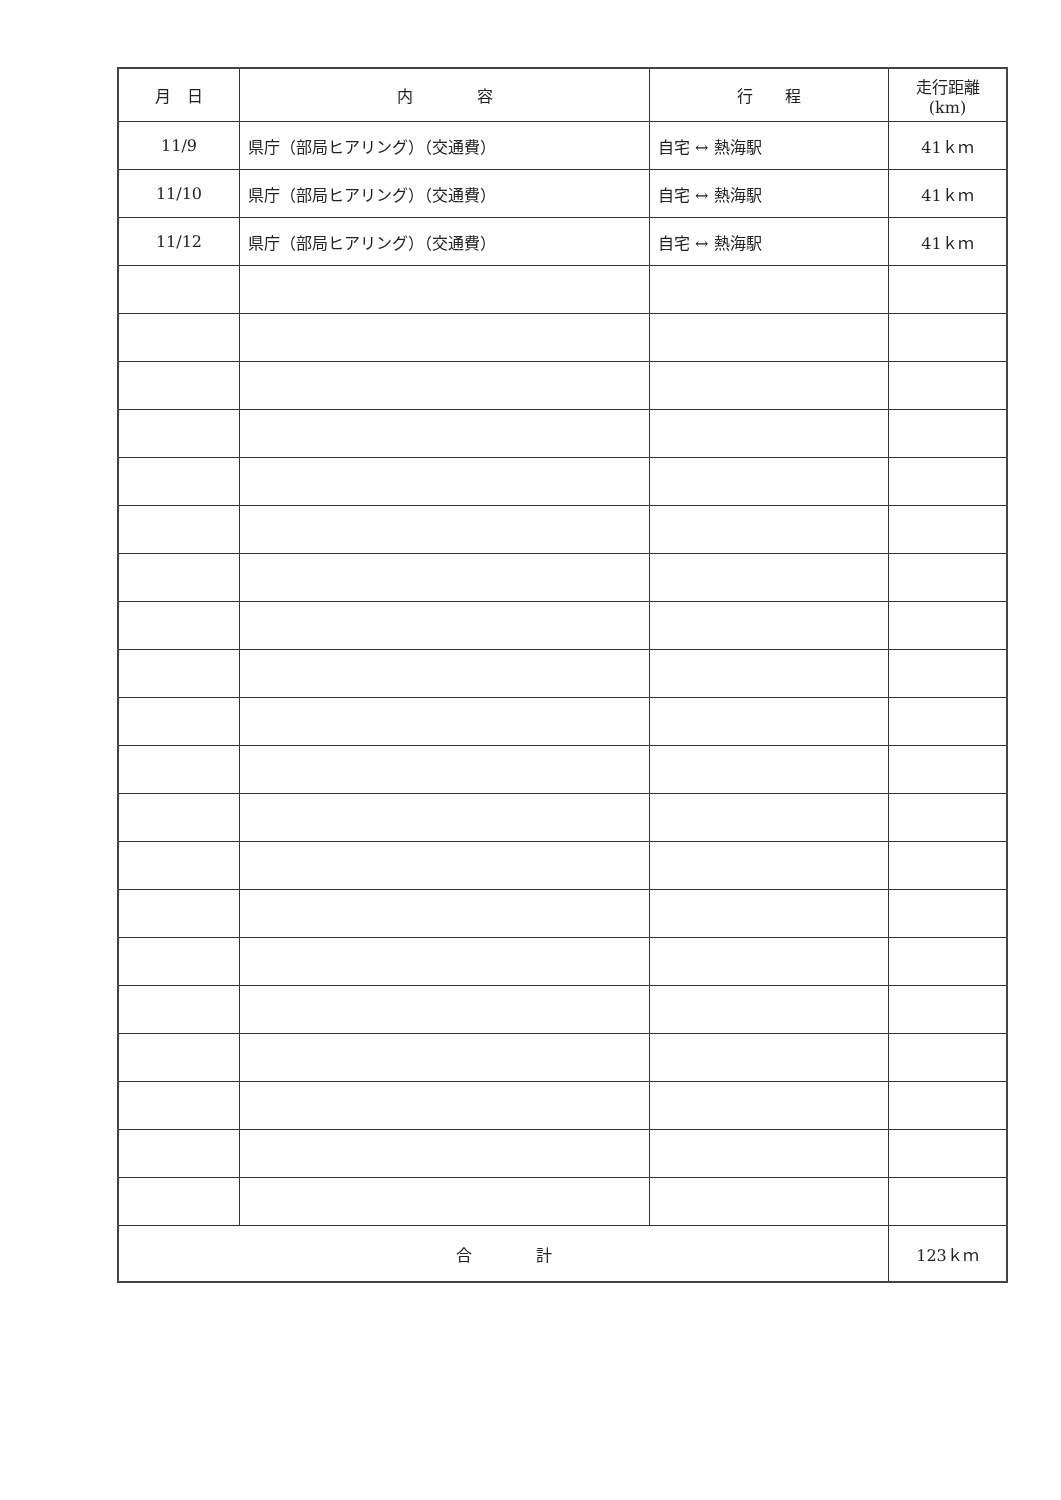| 月 日 | 内 容 | 行 程 | 走行距離(km) |
| --- | --- | --- | --- |
| 11/9 | 県庁（部局ヒアリング）（交通費） | 自宅 ↔ 熱海駅 | 41ｋｍ |
| 11/10 | 県庁（部局ヒアリング）（交通費） | 自宅 ↔ 熱海駅 | 41ｋｍ |
| 11/12 | 県庁（部局ヒアリング）（交通費） | 自宅 ↔ 熱海駅 | 41ｋｍ |
| 合 計 | | | 123ｋｍ |